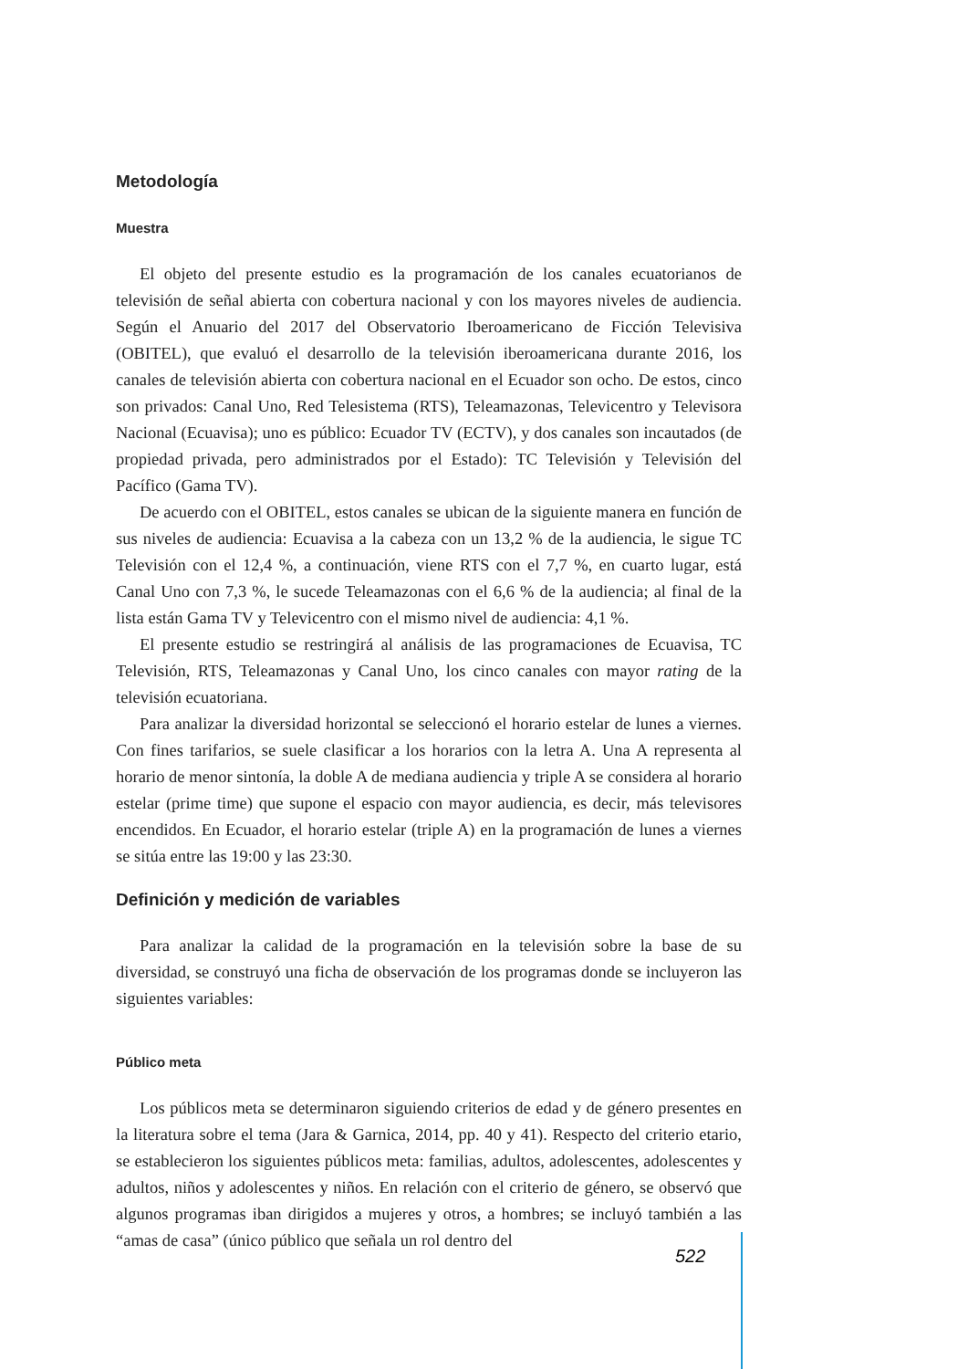Metodología
Muestra
El objeto del presente estudio es la programación de los canales ecuatorianos de televisión de señal abierta con cobertura nacional y con los mayores niveles de audiencia. Según el Anuario del 2017 del Observatorio Iberoamericano de Ficción Televisiva (OBITEL), que evaluó el desarrollo de la televisión iberoamericana durante 2016, los canales de televisión abierta con cobertura nacional en el Ecuador son ocho. De estos, cinco son privados: Canal Uno, Red Telesistema (RTS), Teleamazonas, Televicentro y Televisora Nacional (Ecuavisa); uno es público: Ecuador TV (ECTV), y dos canales son incautados (de propiedad privada, pero administrados por el Estado): TC Televisión y Televisión del Pacífico (Gama TV).
De acuerdo con el OBITEL, estos canales se ubican de la siguiente manera en función de sus niveles de audiencia: Ecuavisa a la cabeza con un 13,2 % de la audiencia, le sigue TC Televisión con el 12,4 %, a continuación, viene RTS con el 7,7 %, en cuarto lugar, está Canal Uno con 7,3 %, le sucede Teleamazonas con el 6,6 % de la audiencia; al final de la lista están Gama TV y Televicentro con el mismo nivel de audiencia: 4,1 %.
El presente estudio se restringirá al análisis de las programaciones de Ecuavisa, TC Televisión, RTS, Teleamazonas y Canal Uno, los cinco canales con mayor rating de la televisión ecuatoriana.
Para analizar la diversidad horizontal se seleccionó el horario estelar de lunes a viernes. Con fines tarifarios, se suele clasificar a los horarios con la letra A. Una A representa al horario de menor sintonía, la doble A de mediana audiencia y triple A se considera al horario estelar (prime time) que supone el espacio con mayor audiencia, es decir, más televisores encendidos. En Ecuador, el horario estelar (triple A) en la programación de lunes a viernes se sitúa entre las 19:00 y las 23:30.
Definición y medición de variables
Para analizar la calidad de la programación en la televisión sobre la base de su diversidad, se construyó una ficha de observación de los programas donde se incluyeron las siguientes variables:
Público meta
Los públicos meta se determinaron siguiendo criterios de edad y de género presentes en la literatura sobre el tema (Jara & Garnica, 2014, pp. 40 y 41). Respecto del criterio etario, se establecieron los siguientes públicos meta: familias, adultos, adolescentes, adolescentes y adultos, niños y adolescentes y niños. En relación con el criterio de género, se observó que algunos programas iban dirigidos a mujeres y otros, a hombres; se incluyó también a las “amas de casa” (único público que señala un rol dentro del
522